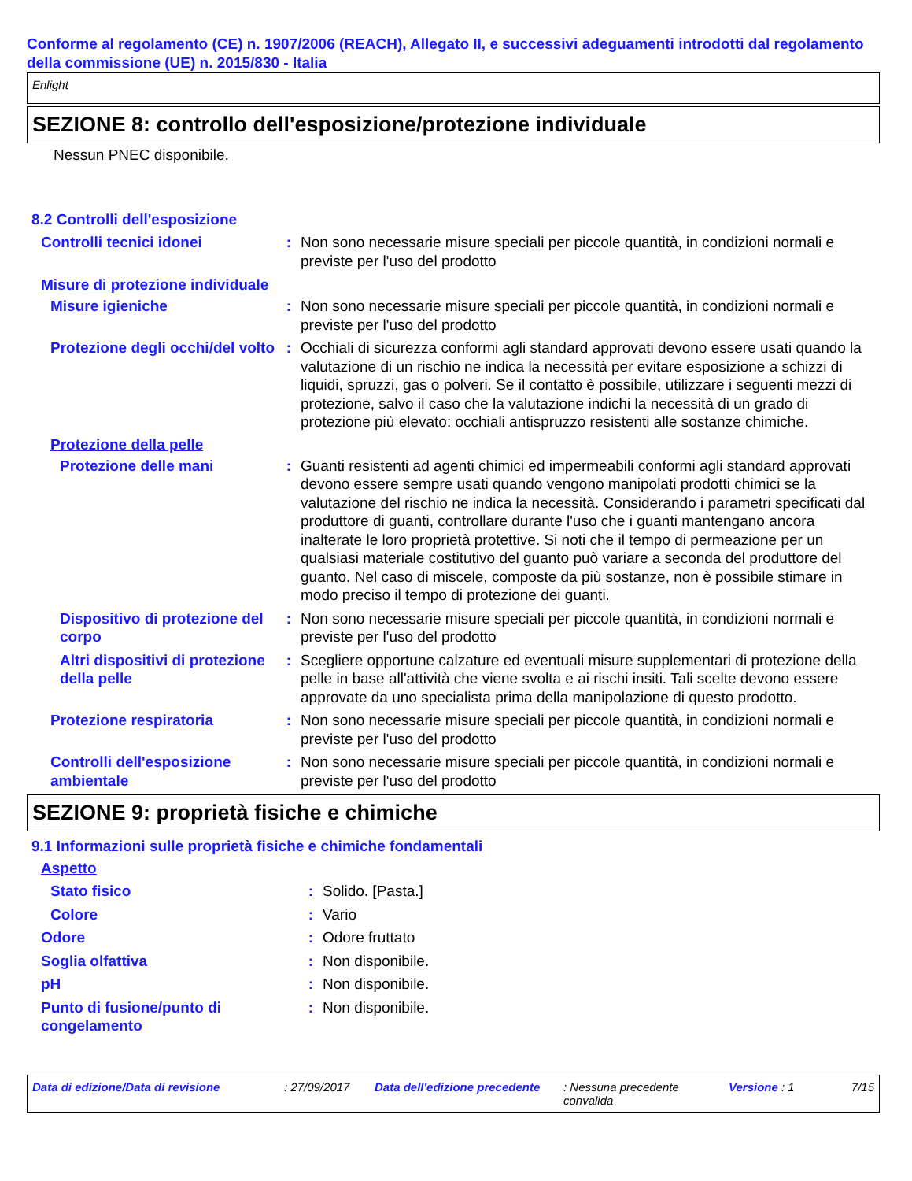Conforme al regolamento (CE) n. 1907/2006 (REACH), Allegato II, e successivi adeguamenti introdotti dal regolamento della commissione (UE) n. 2015/830 - Italia
Enlight
SEZIONE 8: controllo dell'esposizione/protezione individuale
Nessun PNEC disponibile.
8.2 Controlli dell'esposizione
Controlli tecnici idonei : Non sono necessarie misure speciali per piccole quantità, in condizioni normali e previste per l'uso del prodotto
Misure di protezione individuale
Misure igieniche : Non sono necessarie misure speciali per piccole quantità, in condizioni normali e previste per l'uso del prodotto
Protezione degli occhi/del volto
: Occhiali di sicurezza conformi agli standard approvati devono essere usati quando la valutazione di un rischio ne indica la necessità per evitare esposizione a schizzi di liquidi, spruzzi, gas o polveri. Se il contatto è possibile, utilizzare i seguenti mezzi di protezione, salvo il caso che la valutazione indichi la necessità di un grado di protezione più elevato: occhiali antispruzzo resistenti alle sostanze chimiche.
Protezione della pelle
Protezione delle mani : Guanti resistenti ad agenti chimici ed impermeabili conformi agli standard approvati devono essere sempre usati quando vengono manipolati prodotti chimici se la valutazione del rischio ne indica la necessità. Considerando i parametri specificati dal produttore di guanti, controllare durante l'uso che i guanti mantengano ancora inalterate le loro proprietà protettive. Si noti che il tempo di permeazione per un qualsiasi materiale costitutivo del guanto può variare a seconda del produttore del guanto. Nel caso di miscele, composte da più sostanze, non è possibile stimare in modo preciso il tempo di protezione dei guanti.
Dispositivo di protezione del corpo
: Non sono necessarie misure speciali per piccole quantità, in condizioni normali e previste per l'uso del prodotto
Altri dispositivi di protezione della pelle
: Scegliere opportune calzature ed eventuali misure supplementari di protezione della pelle in base all'attività che viene svolta e ai rischi insiti. Tali scelte devono essere approvate da uno specialista prima della manipolazione di questo prodotto.
Protezione respiratoria : Non sono necessarie misure speciali per piccole quantità, in condizioni normali e previste per l'uso del prodotto
Controlli dell'esposizione ambientale
: Non sono necessarie misure speciali per piccole quantità, in condizioni normali e previste per l'uso del prodotto
SEZIONE 9: proprietà fisiche e chimiche
9.1 Informazioni sulle proprietà fisiche e chimiche fondamentali
Aspetto
Stato fisico : Solido. [Pasta.]
Colore : Vario
Odore : Odore fruttato
Soglia olfattiva : Non disponibile.
pH : Non disponibile.
Punto di fusione/punto di congelamento
: Non disponibile.
Data di edizione/Data di revisione: 27/09/2017 Data dell'edizione precedente: Nessuna precedente convalida Versione : 1 7/15